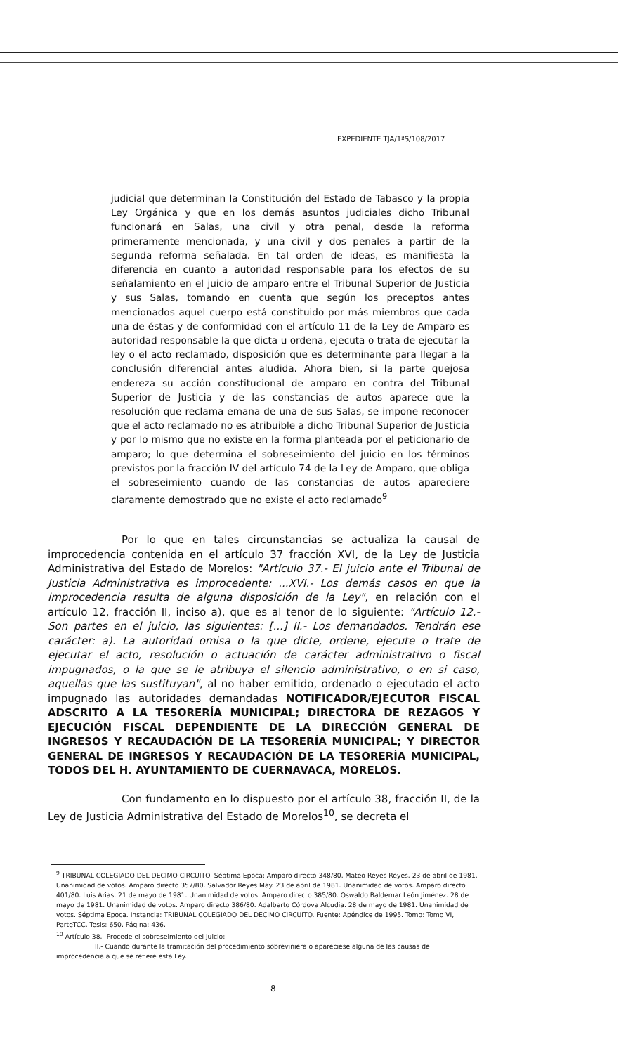EXPEDIENTE TJA/1ªS/108/2017
judicial que determinan la Constitución del Estado de Tabasco y la propia Ley Orgánica y que en los demás asuntos judiciales dicho Tribunal funcionará en Salas, una civil y otra penal, desde la reforma primeramente mencionada, y una civil y dos penales a partir de la segunda reforma señalada. En tal orden de ideas, es manifiesta la diferencia en cuanto a autoridad responsable para los efectos de su señalamiento en el juicio de amparo entre el Tribunal Superior de Justicia y sus Salas, tomando en cuenta que según los preceptos antes mencionados aquel cuerpo está constituido por más miembros que cada una de éstas y de conformidad con el artículo 11 de la Ley de Amparo es autoridad responsable la que dicta u ordena, ejecuta o trata de ejecutar la ley o el acto reclamado, disposición que es determinante para llegar a la conclusión diferencial antes aludida. Ahora bien, si la parte quejosa endereza su acción constitucional de amparo en contra del Tribunal Superior de Justicia y de las constancias de autos aparece que la resolución que reclama emana de una de sus Salas, se impone reconocer que el acto reclamado no es atribuible a dicho Tribunal Superior de Justicia y por lo mismo que no existe en la forma planteada por el peticionario de amparo; lo que determina el sobreseimiento del juicio en los términos previstos por la fracción IV del artículo 74 de la Ley de Amparo, que obliga el sobreseimiento cuando de las constancias de autos apareciere claramente demostrado que no existe el acto reclamado<sup>9</sup>
Por lo que en tales circunstancias se actualiza la causal de improcedencia contenida en el artículo 37 fracción XVI, de la Ley de Justicia Administrativa del Estado de Morelos: "Artículo 37.- El juicio ante el Tribunal de Justicia Administrativa es improcedente: ...XVI.- Los demás casos en que la improcedencia resulta de alguna disposición de la Ley", en relación con el artículo 12, fracción II, inciso a), que es al tenor de lo siguiente: "Artículo 12.- Son partes en el juicio, las siguientes: [...] II.- Los demandados. Tendrán ese carácter: a). La autoridad omisa o la que dicte, ordene, ejecute o trate de ejecutar el acto, resolución o actuación de carácter administrativo o fiscal impugnados, o la que se le atribuya el silencio administrativo, o en si caso, aquellas que las sustituyan", al no haber emitido, ordenado o ejecutado el acto impugnado las autoridades demandadas NOTIFICADOR/EJECUTOR FISCAL ADSCRITO A LA TESORERÍA MUNICIPAL; DIRECTORA DE REZAGOS Y EJECUCIÓN FISCAL DEPENDIENTE DE LA DIRECCIÓN GENERAL DE INGRESOS Y RECAUDACIÓN DE LA TESORERÍA MUNICIPAL; Y DIRECTOR GENERAL DE INGRESOS Y RECAUDACIÓN DE LA TESORERÍA MUNICIPAL, TODOS DEL H. AYUNTAMIENTO DE CUERNAVACA, MORELOS.
Con fundamento en lo dispuesto por el artículo 38, fracción II, de la Ley de Justicia Administrativa del Estado de Morelos<sup>10</sup>, se decreta el
<sup>9</sup> TRIBUNAL COLEGIADO DEL DECIMO CIRCUITO. Séptima Epoca: Amparo directo 348/80. Mateo Reyes Reyes. 23 de abril de 1981. Unanimidad de votos. Amparo directo 357/80. Salvador Reyes May. 23 de abril de 1981. Unanimidad de votos. Amparo directo 401/80. Luis Arias. 21 de mayo de 1981. Unanimidad de votos. Amparo directo 385/80. Oswaldo Baldemar León Jiménez. 28 de mayo de 1981. Unanimidad de votos. Amparo directo 386/80. Adalberto Córdova Alcudia. 28 de mayo de 1981. Unanimidad de votos. Séptima Epoca. Instancia: TRIBUNAL COLEGIADO DEL DECIMO CIRCUITO. Fuente: Apéndice de 1995. Tomo: Tomo VI, ParteTCC. Tesis: 650. Página: 436.
<sup>10</sup> Artículo 38.- Procede el sobreseimiento del juicio:
II.- Cuando durante la tramitación del procedimiento sobreviniera o apareciese alguna de las causas de
improcedencia a que se refiere esta Ley.
8